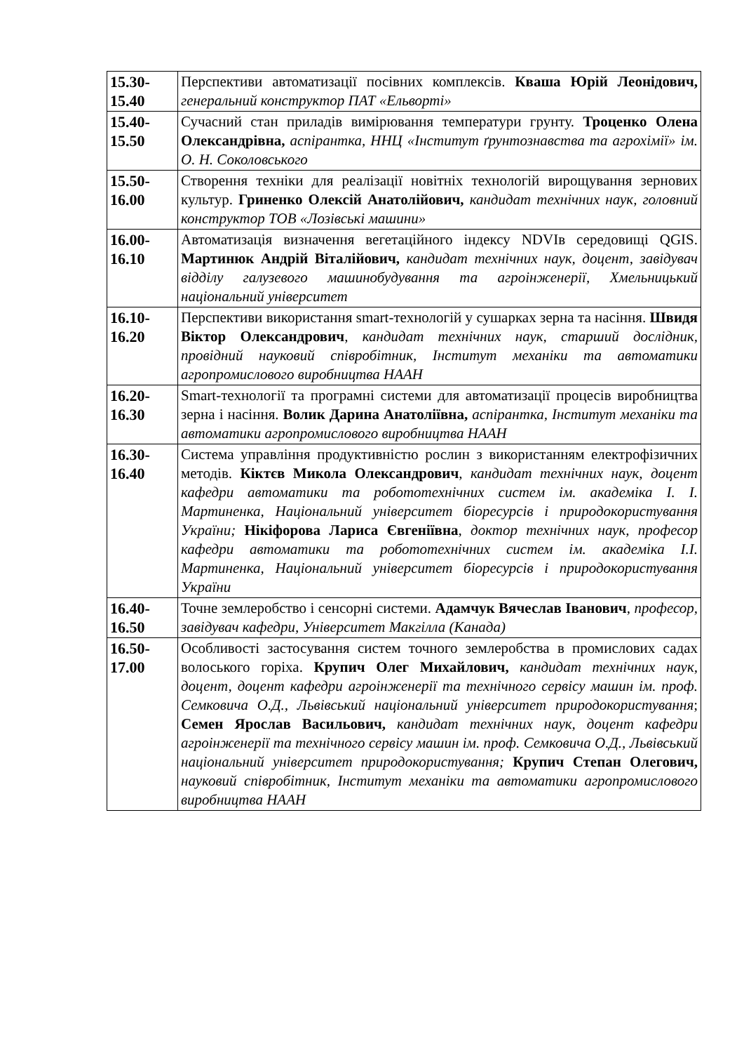| 15.30- 15.40 | Перспективи автоматизації посівних комплексів. Кваша Юрій Леонідович, генеральний конструктор ПАТ «Ельворті» |
| 15.40- 15.50 | Сучасний стан приладів вимірювання температури грунту. Троценко Олена Олександрівна, аспірантка, ННЦ «Інститут ґрунтознавства та агрохімії» ім. О. Н. Соколовського |
| 15.50- 16.00 | Створення техніки для реалізації новітніх технологій вирощування зернових культур. Гриненко Олексій Анатолійович, кандидат технічних наук, головний конструктор ТОВ «Лозівські машини» |
| 16.00- 16.10 | Автоматизація визначення вегетаційного індексу NDVIв середовищі QGIS. Мартинюк Андрій Віталійович, кандидат технічних наук, доцент, завідувач відділу галузевого машинобудування та агроінженерії, Хмельницький національний університет |
| 16.10- 16.20 | Перспективи використання smart-технологій у сушарках зерна та насіння. Швидя Віктор Олександрович , кандидат технічних наук, старший дослідник, провідний науковий співробітник, Інститут механіки та автоматики агропромислового виробництва НААН |
| 16.20- 16.30 | Smart-технології та програмні системи для автоматизації процесів виробництва зерна і насіння. Волик Дарина Анатоліївна, аспірантка, Інститут механіки та автоматики агропромислового виробництва НААН |
| 16.30- 16.40 | Система управління продуктивністю рослин з використанням електрофізичних методів. Кіктєв Микола Олександрович , кандидат технічних наук, доцент кафедри автоматики та робототехнічних систем ім. академіка І. І. Мартиненка, Національний університет біоресурсів і природокористування України; Нікіфорова Лариса Євгеніївна , доктор технічних наук, професор кафедри автоматики та робототехнічних систем ім. академіка І.І. Мартиненка, Національний університет біоресурсів і природокористування України |
| 16.40- 16.50 | Точне землеробство і сенсорні системи. Адамчук Вячеслав Іванович , професор, завідувач кафедри, Університет Макгілла (Канада) |
| 16.50- 17.00 | Особливості застосування систем точного землеробства в промислових садах волоського горіха. Крупич Олег Михайлович, кандидат технічних наук, доцент, доцент кафедри агроінженерії та технічного сервісу машин ім. проф. Семковича О.Д., Львівський національний університет природокористування ; Семен Ярослав Васильович, кандидат технічних наук, доцент кафедри агроінженерії та технічного сервісу машин ім. проф. Семковича О.Д., Львівський національний університет природокористування; Крупич Степан Олегович, науковий співробітник, Інститут механіки та автоматики агропромислового виробництва НААН |